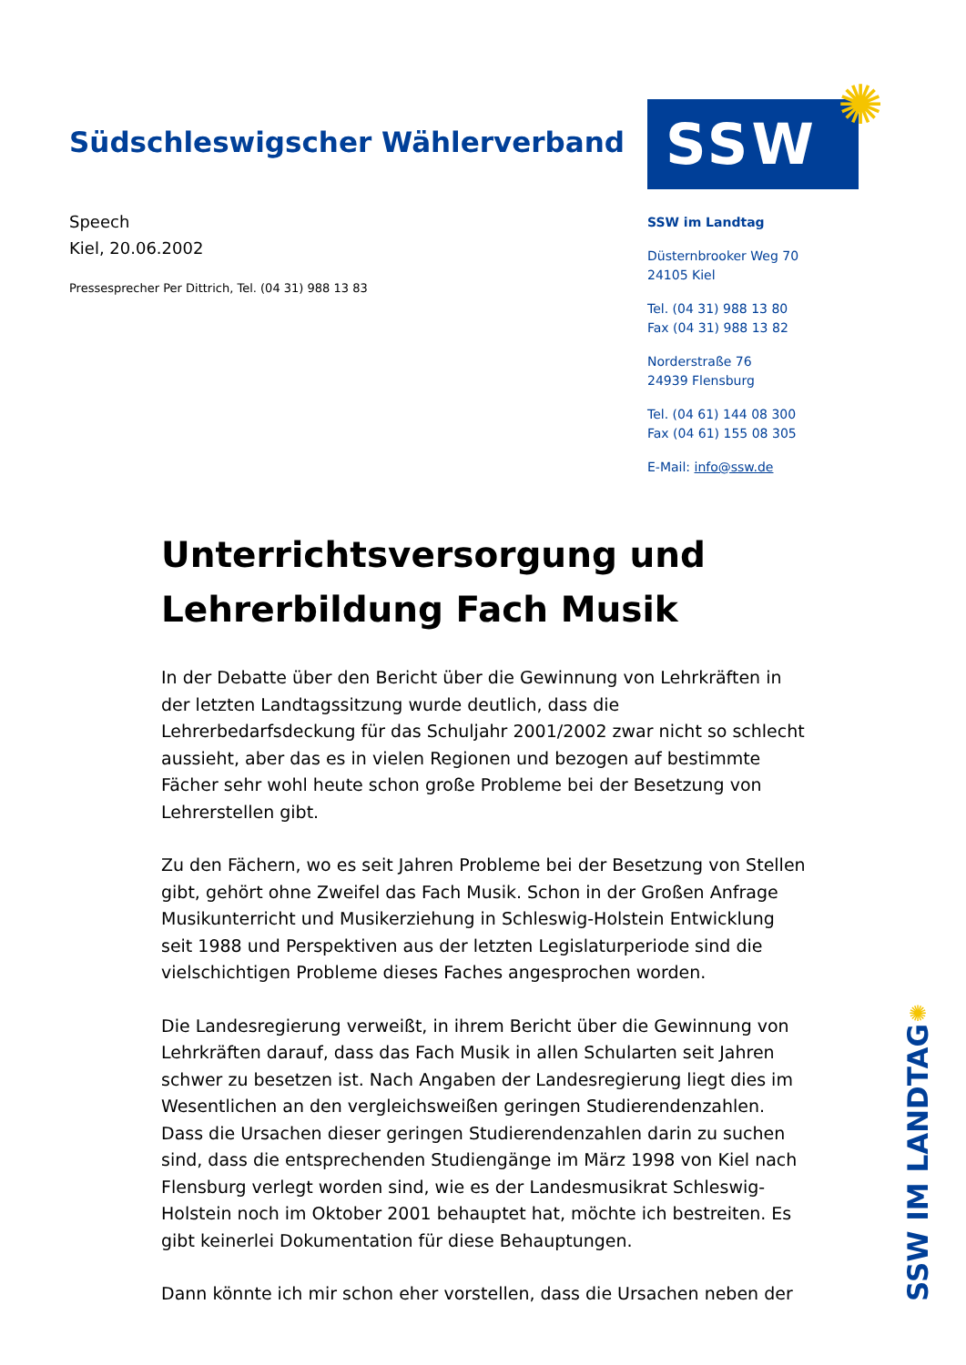Südschleswigscher Wählerverband
Speech
Kiel, 20.06.2002
Pressesprecher Per Dittrich, Tel. (04 31) 988 13 83
SSW
SSW im Landtag
Düsternbrooker Weg 70
24105 Kiel
Tel. (04 31) 988 13 80
Fax (04 31) 988 13 82
Norderstraße 76
24939 Flensburg
Tel. (04 61) 144 08 300
Fax (04 61) 155 08 305
E-Mail: info@ssw.de
✺
Unterrichtsversorgung und Lehrerbildung Fach Musik
In der Debatte über den Bericht über die Gewinnung von Lehrkräften in der letzten Landtagssitzung wurde deutlich, dass die Lehrerbedarfsdeckung für das Schuljahr 2001/2002 zwar nicht so schlecht aussieht, aber das es in vielen Regionen und bezogen auf bestimmte Fächer sehr wohl heute schon große Probleme bei der Besetzung von Lehrerstellen gibt.
Zu den Fächern, wo es seit Jahren Probleme bei der Besetzung von Stellen gibt, gehört ohne Zweifel das Fach Musik. Schon in der Großen Anfrage Musikunterricht und Musikerziehung in Schleswig-Holstein Entwicklung seit 1988 und Perspektiven aus der letzten Legislaturperiode sind die vielschichtigen Probleme dieses Faches angesprochen worden.
Die Landesregierung verweißt, in ihrem Bericht über die Gewinnung von Lehrkräften darauf, dass das Fach Musik in allen Schularten seit Jahren schwer zu besetzen ist. Nach Angaben der Landesregierung liegt dies im Wesentlichen an den vergleichsweißen geringen Studierendenzahlen. Dass die Ursachen dieser geringen Studierendenzahlen darin zu suchen sind, dass die entsprechenden Studiengänge im März 1998 von Kiel nach Flensburg verlegt worden sind, wie es der Landesmusikrat Schleswig-Holstein noch im Oktober 2001 behauptet hat, möchte ich bestreiten. Es gibt keinerlei Dokumentation für diese Behauptungen.
Dann könnte ich mir schon eher vorstellen, dass die Ursachen neben der
✺
SSW IM LANDTAG